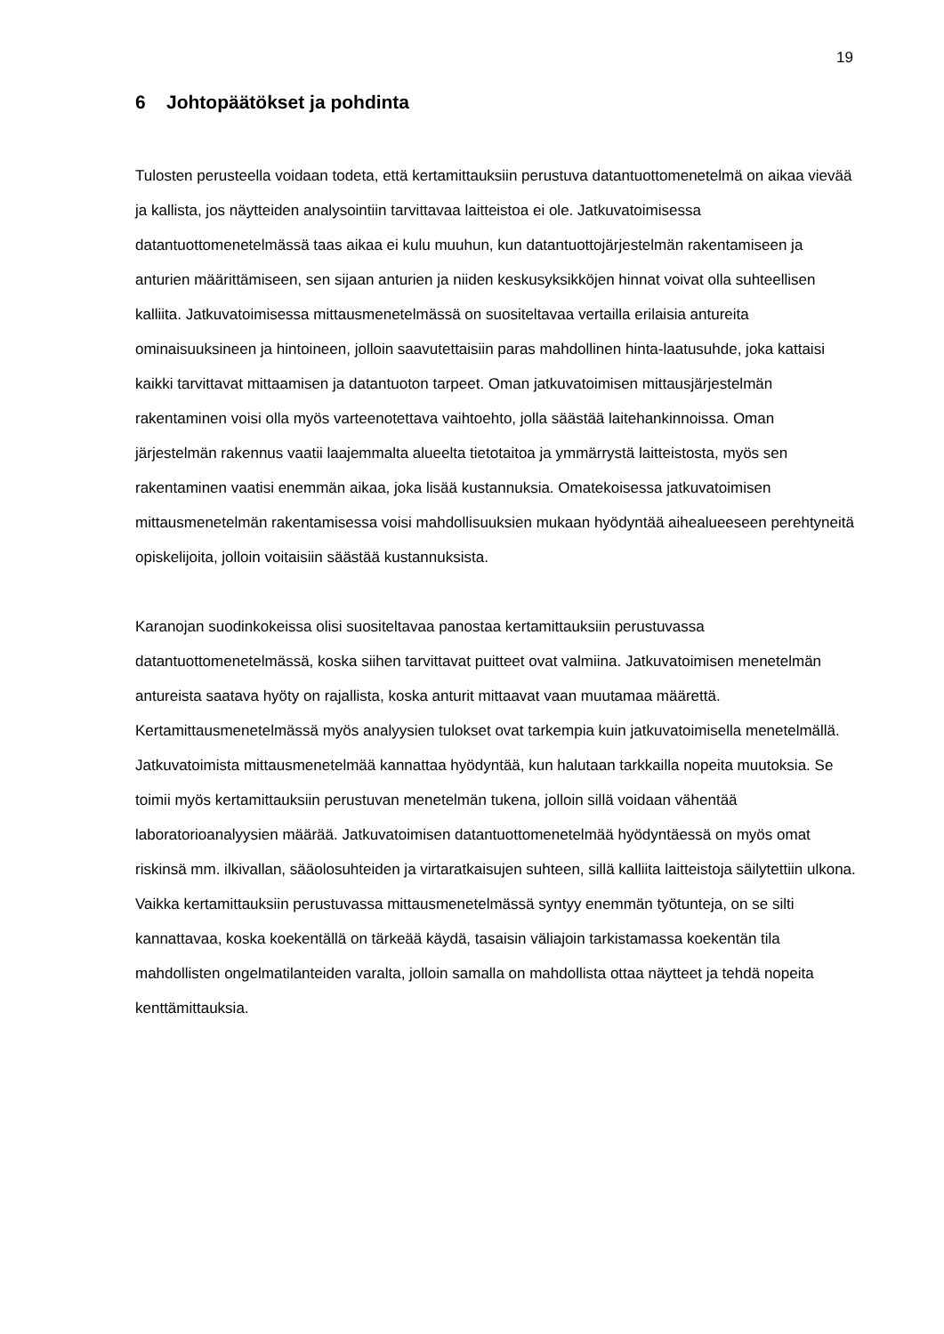19
6 Johtopäätökset ja pohdinta
Tulosten perusteella voidaan todeta, että kertamittauksiin perustuva datantuottomenetelmä on aikaa vievää ja kallista, jos näytteiden analysointiin tarvittavaa laitteistoa ei ole. Jatkuvatoimisessa datantuottomenetelmässä taas aikaa ei kulu muuhun, kun datantuottojärjestelmän rakentamiseen ja anturien määrittämiseen, sen sijaan anturien ja niiden keskusyksikköjen hinnat voivat olla suhteellisen kalliita. Jatkuvatoimisessa mittausmenetelmässä on suositeltavaa vertailla erilaisia antureita ominaisuuksineen ja hintoineen, jolloin saavutettaisiin paras mahdollinen hinta-laatusuhde, joka kattaisi kaikki tarvittavat mittaamisen ja datantuoton tarpeet. Oman jatkuvatoimisen mittausjärjestelmän rakentaminen voisi olla myös varteenotettava vaihtoehto, jolla säästää laitehankinnoissa. Oman järjestelmän rakennus vaatii laajemmalta alueelta tietotaitoa ja ymmärrystä laitteistosta, myös sen rakentaminen vaatisi enemmän aikaa, joka lisää kustannuksia. Omatekoisessa jatkuvatoimisen mittausmenetelmän rakentamisessa voisi mahdollisuuksien mukaan hyödyntää aihealueeseen perehtyneitä opiskelijoita, jolloin voitaisiin säästää kustannuksista.
Karanojan suodinkokeissa olisi suositeltavaa panostaa kertamittauksiin perustuvassa datantuottomenetelmässä, koska siihen tarvittavat puitteet ovat valmiina. Jatkuvatoimisen menetelmän antureista saatava hyöty on rajallista, koska anturit mittaavat vaan muutamaa määrettä. Kertamittausmenetelmässä myös analyysien tulokset ovat tarkempia kuin jatkuvatoimisella menetelmällä. Jatkuvatoimista mittausmenetelmää kannattaa hyödyntää, kun halutaan tarkkailla nopeita muutoksia. Se toimii myös kertamittauksiin perustuvan menetelmän tukena, jolloin sillä voidaan vähentää laboratorioanalyysien määrää. Jatkuvatoimisen datantuottomenetelmää hyödyntäessä on myös omat riskinsä mm. ilkivallan, sääolosuhteiden ja virtaratkaisujen suhteen, sillä kalliita laitteistoja säilytettiin ulkona. Vaikka kertamittauksiin perustuvassa mittausmenetelmässä syntyy enemmän työtunteja, on se silti kannattavaa, koska koekentällä on tärkeää käydä, tasaisin väliajoin tarkistamassa koekentän tila mahdollisten ongelmatilanteiden varalta, jolloin samalla on mahdollista ottaa näytteet ja tehdä nopeita kenttämittauksia.